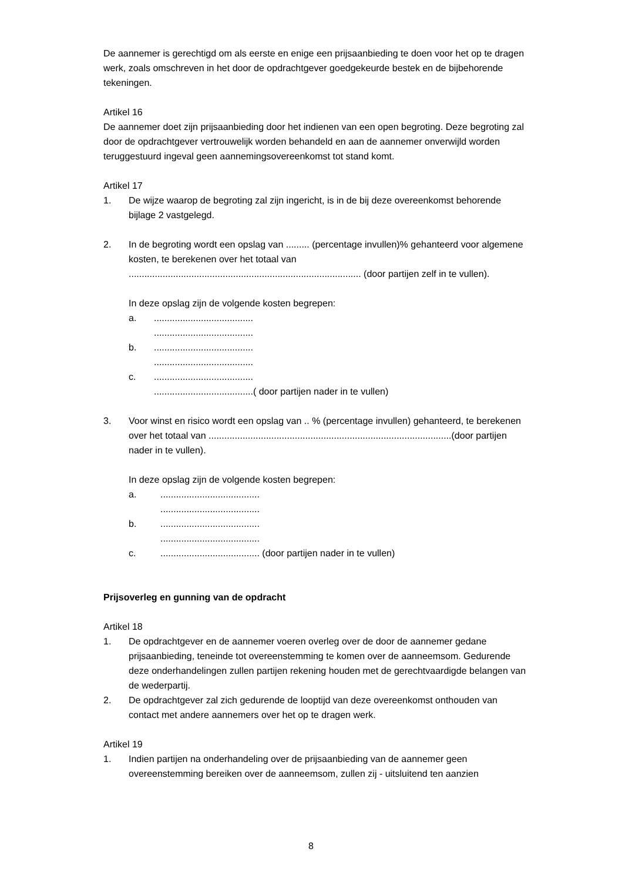De aannemer is gerechtigd om als eerste en enige een prijsaanbieding te doen voor het op te dragen werk, zoals omschreven in het door de opdrachtgever goedgekeurde bestek en de bijbehorende tekeningen.
Artikel 16
De aannemer doet zijn prijsaanbieding door het indienen van een open begroting. Deze begroting zal door de opdrachtgever vertrouwelijk worden behandeld en aan de aannemer onverwijld worden teruggestuurd ingeval geen aannemingsovereenkomst tot stand komt.
Artikel 17
1. De wijze waarop de begroting zal zijn ingericht, is in de bij deze overeenkomst behorende bijlage 2 vastgelegd.
2. In de begroting wordt een opslag van ......... (percentage invullen)% gehanteerd voor algemene kosten, te berekenen over het totaal van ......................................................................................... (door partijen zelf in te vullen).
In deze opslag zijn de volgende kosten begrepen:
a.......................................
......................................
b.......................................
......................................
c.......................................
......................................( door partijen nader in te vullen)
3. Voor winst en risico wordt een opslag van .. % (percentage invullen) gehanteerd, te berekenen over het totaal van .............................................................................................(door partijen nader in te vullen).
In deze opslag zijn de volgende kosten begrepen:
a.......................................
......................................
b.......................................
......................................
c....................................... (door partijen nader in te vullen)
Prijsoverleg en gunning van de opdracht
Artikel 18
1. De opdrachtgever en de aannemer voeren overleg over de door de aannemer gedane prijsaanbieding, teneinde tot overeenstemming te komen over de aanneemsom. Gedurende deze onderhandelingen zullen partijen rekening houden met de gerechtvaardigde belangen van de wederpartij.
2. De opdrachtgever zal zich gedurende de looptijd van deze overeenkomst onthouden van contact met andere aannemers over het op te dragen werk.
Artikel 19
1. Indien partijen na onderhandeling over de prijsaanbieding van de aannemer geen overeenstemming bereiken over de aanneemsom, zullen zij - uitsluitend ten aanzien
8